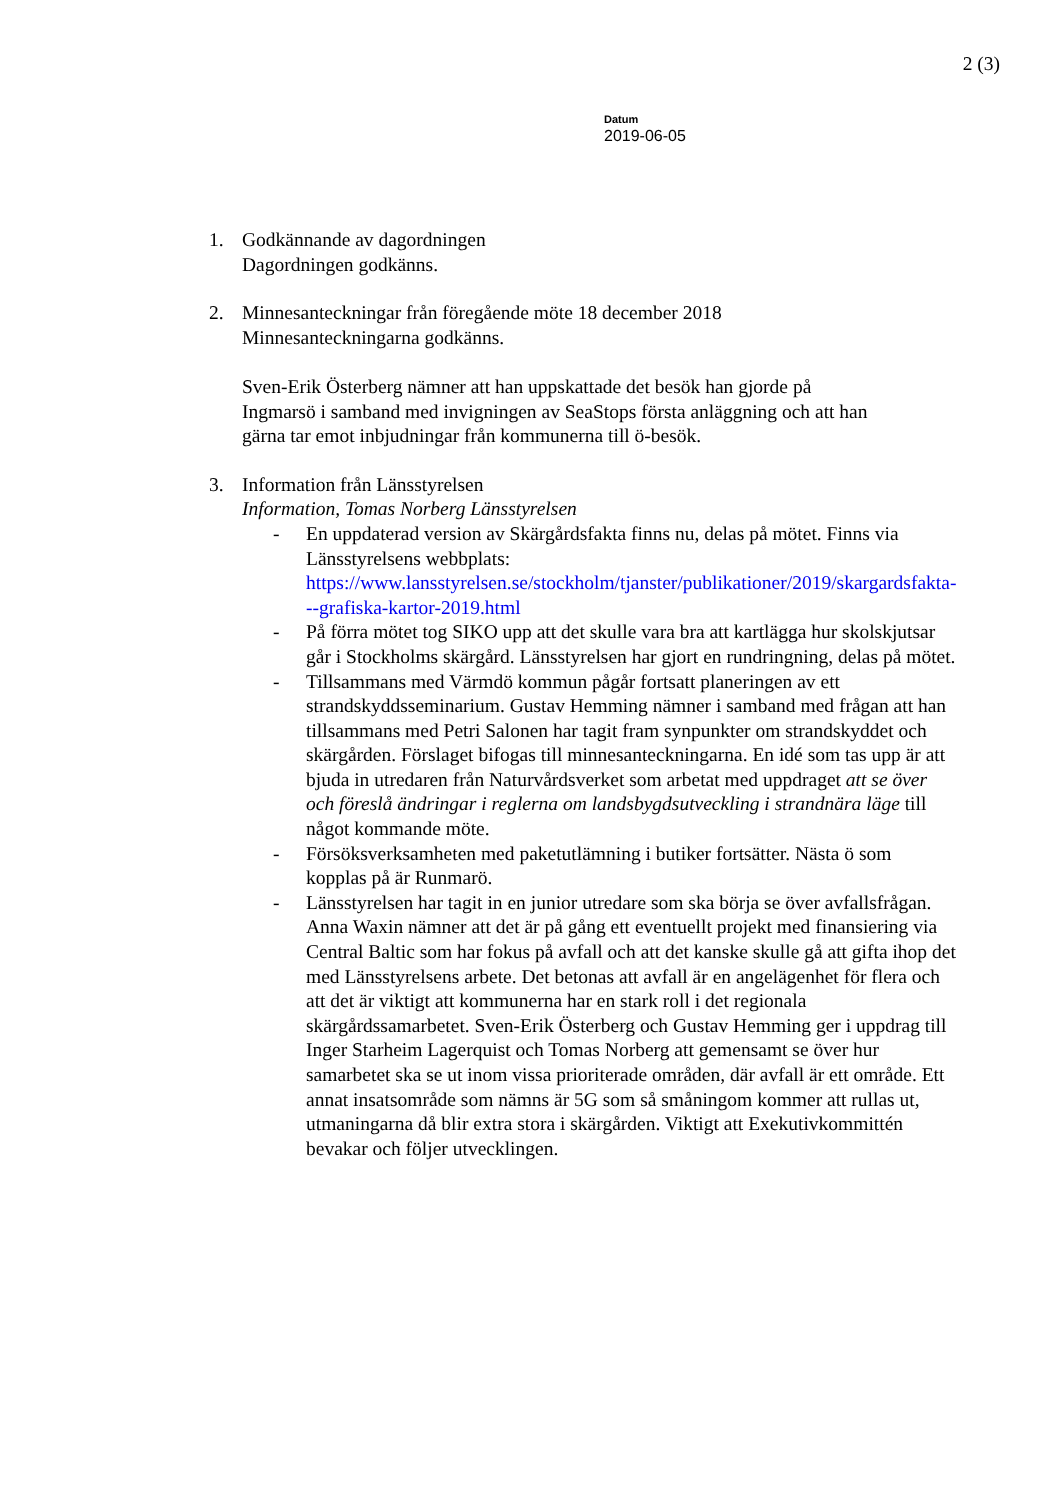2 (3)
Datum
2019-06-05
1. Godkännande av dagordningen
Dagordningen godkänns.
2. Minnesanteckningar från föregående möte 18 december 2018
Minnesanteckningarna godkänns.
Sven-Erik Österberg nämner att han uppskattade det besök han gjorde på Ingmarsö i samband med invigningen av SeaStops första anläggning och att han gärna tar emot inbjudningar från kommunerna till ö-besök.
3. Information från Länsstyrelsen
Information, Tomas Norberg Länsstyrelsen
- En uppdaterad version av Skärgårdsfakta finns nu, delas på mötet. Finns via Länsstyrelsens webbplats: https://www.lansstyrelsen.se/stockholm/tjanster/publikationer/2019/skargardsfakta---grafiska-kartor-2019.html
- På förra mötet tog SIKO upp att det skulle vara bra att kartlägga hur skolskjutsar går i Stockholms skärgård. Länsstyrelsen har gjort en rundringning, delas på mötet.
- Tillsammans med Värmdö kommun pågår fortsatt planeringen av ett strandskyddsseminarium. Gustav Hemming nämner i samband med frågan att han tillsammans med Petri Salonen har tagit fram synpunkter om strandskyddet och skärgården. Förslaget bifogas till minnesanteckningarna. En idé som tas upp är att bjuda in utredaren från Naturvårdsverket som arbetat med uppdraget att se över och föreslå ändringar i reglerna om landsbygdsutveckling i strandnära läge till något kommande möte.
- Försöksverksamheten med paketutlämning i butiker fortsätter. Nästa ö som kopplas på är Runmarö.
- Länsstyrelsen har tagit in en junior utredare som ska börja se över avfallsfrågan. Anna Waxin nämner att det är på gång ett eventuellt projekt med finansiering via Central Baltic som har fokus på avfall och att det kanske skulle gå att gifta ihop det med Länsstyrelsens arbete. Det betonas att avfall är en angelägenhet för flera och att det är viktigt att kommunerna har en stark roll i det regionala skärgårdssamarbetet. Sven-Erik Österberg och Gustav Hemming ger i uppdrag till Inger Starheim Lagerquist och Tomas Norberg att gemensamt se över hur samarbetet ska se ut inom vissa prioriterade områden, där avfall är ett område. Ett annat insatsområde som nämns är 5G som så småningom kommer att rullas ut, utmaningarna då blir extra stora i skärgården. Viktigt att Exekutivkommittén bevakar och följer utvecklingen.